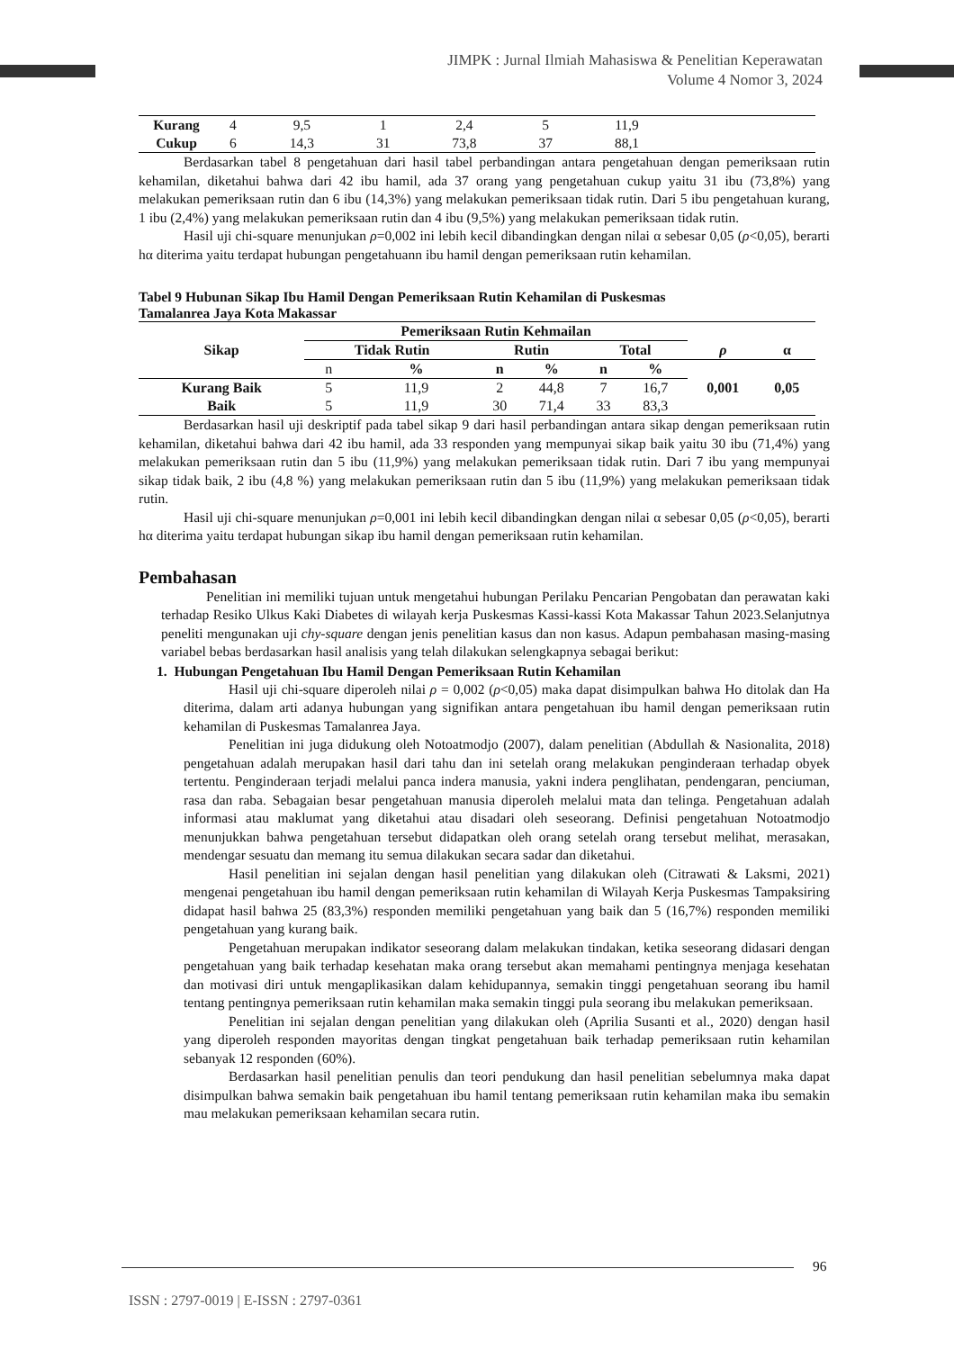JIMPK : Jurnal Ilmiah Mahasiswa & Penelitian Keperawatan
Volume 4 Nomor 3, 2024
| Kurang | 4 | 9,5 | 1 | 2,4 | 5 | 11,9 | |
| Cukup | 6 | 14,3 | 31 | 73,8 | 37 | 88,1 | |
Berdasarkan tabel 8 pengetahuan dari hasil tabel perbandingan antara pengetahuan dengan pemeriksaan rutin kehamilan, diketahui bahwa dari 42 ibu hamil, ada 37 orang yang pengetahuan cukup yaitu 31 ibu (73,8%) yang melakukan pemeriksaan rutin dan 6 ibu (14,3%) yang melakukan pemeriksaan tidak rutin. Dari 5 ibu pengetahuan kurang, 1 ibu (2,4%) yang melakukan pemeriksaan rutin dan 4 ibu (9,5%) yang melakukan pemeriksaan tidak rutin.
Hasil uji chi-square menunjukan ρ=0,002 ini lebih kecil dibandingkan dengan nilai α sebesar 0,05 (ρ<0,05), berarti hα diterima yaitu terdapat hubungan pengetahuann ibu hamil dengan pemeriksaan rutin kehamilan.
Tabel 9 Hubunan Sikap Ibu Hamil Dengan Pemeriksaan Rutin Kehamilan di Puskesmas
Tamalanrea Jaya Kota Makassar
| Sikap | Pemeriksaan Rutin Kehmailan | | | | | | | |
| --- | --- | --- | --- | --- | --- | --- | --- | --- |
| | Tidak Rutin | | Rutin | | Total | | ρ | α |
| | n | % | n | % | n | % | 0,001 | 0,05 |
| Kurang Baik | 5 | 11,9 | 2 | 44,8 | 7 | 16,7 | | |
| Baik | 5 | 11,9 | 30 | 71,4 | 33 | 83,3 | | |
Berdasarkan hasil uji deskriptif pada tabel sikap 9 dari hasil perbandingan antara sikap dengan pemeriksaan rutin kehamilan, diketahui bahwa dari 42 ibu hamil, ada 33 responden yang mempunyai sikap baik yaitu 30 ibu (71,4%) yang melakukan pemeriksaan rutin dan 5 ibu (11,9%) yang melakukan pemeriksaan tidak rutin. Dari 7 ibu yang mempunyai sikap tidak baik, 2 ibu (4,8 %) yang melakukan pemeriksaan rutin dan 5 ibu (11,9%) yang melakukan pemeriksaan tidak rutin.
Hasil uji chi-square menunjukan ρ=0,001 ini lebih kecil dibandingkan dengan nilai α sebesar 0,05 (ρ<0,05), berarti hα diterima yaitu terdapat hubungan sikap ibu hamil dengan pemeriksaan rutin kehamilan.
Pembahasan
Penelitian ini memiliki tujuan untuk mengetahui hubungan Perilaku Pencarian Pengobatan dan perawatan kaki terhadap Resiko Ulkus Kaki Diabetes di wilayah kerja Puskesmas Kassi-kassi Kota Makassar Tahun 2023.Selanjutnya peneliti mengunakan uji chy-square dengan jenis penelitian kasus dan non kasus. Adapun pembahasan masing-masing variabel bebas berdasarkan hasil analisis yang telah dilakukan selengkapnya sebagai berikut:
1. Hubungan Pengetahuan Ibu Hamil Dengan Pemeriksaan Rutin Kehamilan
Hasil uji chi-square diperoleh nilai ρ = 0,002 (ρ<0,05) maka dapat disimpulkan bahwa Ho ditolak dan Ha diterima, dalam arti adanya hubungan yang signifikan antara pengetahuan ibu hamil dengan pemeriksaan rutin kehamilan di Puskesmas Tamalanrea Jaya.
Penelitian ini juga didukung oleh Notoatmodjo (2007), dalam penelitian (Abdullah & Nasionalita, 2018) pengetahuan adalah merupakan hasil dari tahu dan ini setelah orang melakukan penginderaan terhadap obyek tertentu. Penginderaan terjadi melalui panca indera manusia, yakni indera penglihatan, pendengaran, penciuman, rasa dan raba. Sebagaian besar pengetahuan manusia diperoleh melalui mata dan telinga. Pengetahuan adalah informasi atau maklumat yang diketahui atau disadari oleh seseorang. Definisi pengetahuan Notoatmodjo menunjukkan bahwa pengetahuan tersebut didapatkan oleh orang setelah orang tersebut melihat, merasakan, mendengar sesuatu dan memang itu semua dilakukan secara sadar dan diketahui.
Hasil penelitian ini sejalan dengan hasil penelitian yang dilakukan oleh (Citrawati & Laksmi, 2021) mengenai pengetahuan ibu hamil dengan pemeriksaan rutin kehamilan di Wilayah Kerja Puskesmas Tampaksiring didapat hasil bahwa 25 (83,3%) responden memiliki pengetahuan yang baik dan 5 (16,7%) responden memiliki pengetahuan yang kurang baik.
Pengetahuan merupakan indikator seseorang dalam melakukan tindakan, ketika seseorang didasari dengan pengetahuan yang baik terhadap kesehatan maka orang tersebut akan memahami pentingnya menjaga kesehatan dan motivasi diri untuk mengaplikasikan dalam kehidupannya, semakin tinggi pengetahuan seorang ibu hamil tentang pentingnya pemeriksaan rutin kehamilan maka semakin tinggi pula seorang ibu melakukan pemeriksaan.
Penelitian ini sejalan dengan penelitian yang dilakukan oleh (Aprilia Susanti et al., 2020) dengan hasil yang diperoleh responden mayoritas dengan tingkat pengetahuan baik terhadap pemeriksaan rutin kehamilan sebanyak 12 responden (60%).
Berdasarkan hasil penelitian penulis dan teori pendukung dan hasil penelitian sebelumnya maka dapat disimpulkan bahwa semakin baik pengetahuan ibu hamil tentang pemeriksaan rutin kehamilan maka ibu semakin mau melakukan pemeriksaan kehamilan secara rutin.
96
ISSN : 2797-0019 | E-ISSN : 2797-0361